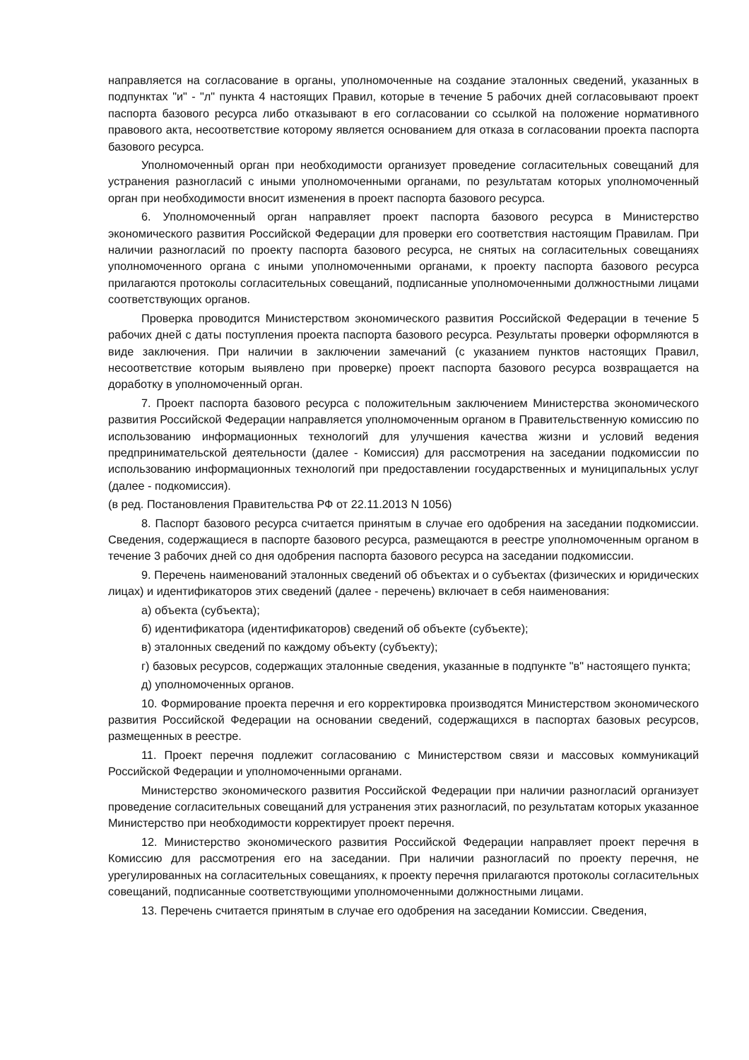направляется на согласование в органы, уполномоченные на создание эталонных сведений, указанных в подпунктах "и" - "л" пункта 4 настоящих Правил, которые в течение 5 рабочих дней согласовывают проект паспорта базового ресурса либо отказывают в его согласовании со ссылкой на положение нормативного правового акта, несоответствие которому является основанием для отказа в согласовании проекта паспорта базового ресурса.
Уполномоченный орган при необходимости организует проведение согласительных совещаний для устранения разногласий с иными уполномоченными органами, по результатам которых уполномоченный орган при необходимости вносит изменения в проект паспорта базового ресурса.
6. Уполномоченный орган направляет проект паспорта базового ресурса в Министерство экономического развития Российской Федерации для проверки его соответствия настоящим Правилам. При наличии разногласий по проекту паспорта базового ресурса, не снятых на согласительных совещаниях уполномоченного органа с иными уполномоченными органами, к проекту паспорта базового ресурса прилагаются протоколы согласительных совещаний, подписанные уполномоченными должностными лицами соответствующих органов.
Проверка проводится Министерством экономического развития Российской Федерации в течение 5 рабочих дней с даты поступления проекта паспорта базового ресурса. Результаты проверки оформляются в виде заключения. При наличии в заключении замечаний (с указанием пунктов настоящих Правил, несоответствие которым выявлено при проверке) проект паспорта базового ресурса возвращается на доработку в уполномоченный орган.
7. Проект паспорта базового ресурса с положительным заключением Министерства экономического развития Российской Федерации направляется уполномоченным органом в Правительственную комиссию по использованию информационных технологий для улучшения качества жизни и условий ведения предпринимательской деятельности (далее - Комиссия) для рассмотрения на заседании подкомиссии по использованию информационных технологий при предоставлении государственных и муниципальных услуг (далее - подкомиссия).
(в ред. Постановления Правительства РФ от 22.11.2013 N 1056)
8. Паспорт базового ресурса считается принятым в случае его одобрения на заседании подкомиссии. Сведения, содержащиеся в паспорте базового ресурса, размещаются в реестре уполномоченным органом в течение 3 рабочих дней со дня одобрения паспорта базового ресурса на заседании подкомиссии.
9. Перечень наименований эталонных сведений об объектах и о субъектах (физических и юридических лицах) и идентификаторов этих сведений (далее - перечень) включает в себя наименования:
а) объекта (субъекта);
б) идентификатора (идентификаторов) сведений об объекте (субъекте);
в) эталонных сведений по каждому объекту (субъекту);
г) базовых ресурсов, содержащих эталонные сведения, указанные в подпункте "в" настоящего пункта;
д) уполномоченных органов.
10. Формирование проекта перечня и его корректировка производятся Министерством экономического развития Российской Федерации на основании сведений, содержащихся в паспортах базовых ресурсов, размещенных в реестре.
11. Проект перечня подлежит согласованию с Министерством связи и массовых коммуникаций Российской Федерации и уполномоченными органами.
Министерство экономического развития Российской Федерации при наличии разногласий организует проведение согласительных совещаний для устранения этих разногласий, по результатам которых указанное Министерство при необходимости корректирует проект перечня.
12. Министерство экономического развития Российской Федерации направляет проект перечня в Комиссию для рассмотрения его на заседании. При наличии разногласий по проекту перечня, не урегулированных на согласительных совещаниях, к проекту перечня прилагаются протоколы согласительных совещаний, подписанные соответствующими уполномоченными должностными лицами.
13. Перечень считается принятым в случае его одобрения на заседании Комиссии. Сведения,